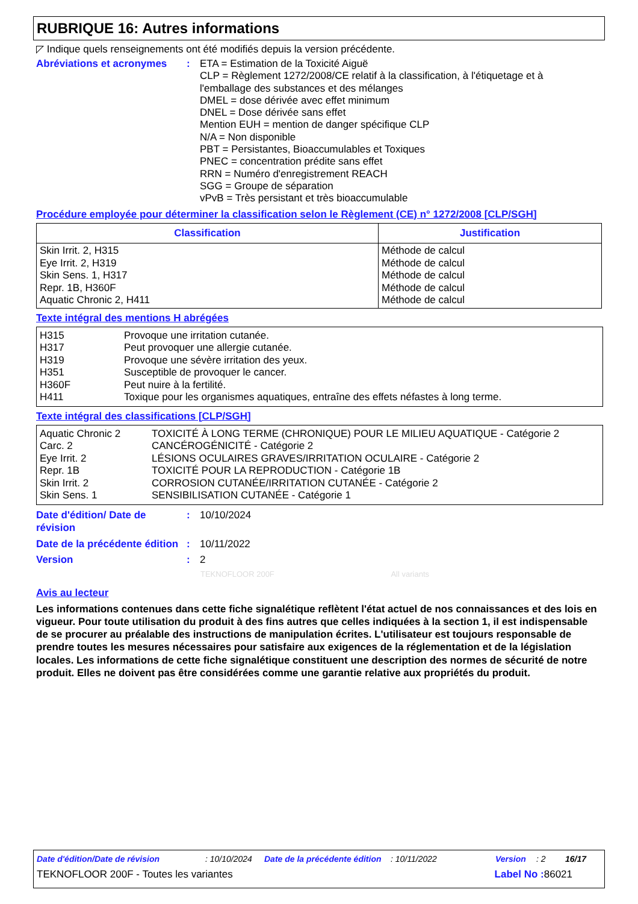RUBRIQUE 16: Autres informations
◸ Indique quels renseignements ont été modifiés depuis la version précédente.
Abréviations et acronymes
: ETA = Estimation de la Toxicité Aiguë
CLP = Règlement 1272/2008/CE relatif à la classification, à l'étiquetage et à l'emballage des substances et des mélanges
DMEL = dose dérivée avec effet minimum
DNEL = Dose dérivée sans effet
Mention EUH = mention de danger spécifique CLP
N/A = Non disponible
PBT = Persistantes, Bioaccumulables et Toxiques
PNEC = concentration prédite sans effet
RRN = Numéro d'enregistrement REACH
SGG = Groupe de séparation
vPvB = Très persistant et très bioaccumulable
Procédure employée pour déterminer la classification selon le Règlement (CE) n° 1272/2008 [CLP/SGH]
| Classification | Justification |
| --- | --- |
| Skin Irrit. 2, H315 Eye Irrit. 2, H319 Skin Sens. 1, H317 Repr. 1B, H360F Aquatic Chronic 2, H411 | Méthode de calcul Méthode de calcul Méthode de calcul Méthode de calcul Méthode de calcul |
Texte intégral des mentions H abrégées
H315 Provoque une irritation cutanée.
H317 Peut provoquer une allergie cutanée.
H319 Provoque une sévère irritation des yeux.
H351 Susceptible de provoquer le cancer.
H360F Peut nuire à la fertilité.
H411 Toxique pour les organismes aquatiques, entraîne des effets néfastes à long terme.
Texte intégral des classifications [CLP/SGH]
Aquatic Chronic 2 TOXICITÉ À LONG TERME (CHRONIQUE) POUR LE MILIEU AQUATIQUE - Catégorie 2
Carc. 2 CANCÉROGÉNICITÉ - Catégorie 2
Eye Irrit. 2 LÉSIONS OCULAIRES GRAVES/IRRITATION OCULAIRE - Catégorie 2
Repr. 1B TOXICITÉ POUR LA REPRODUCTION - Catégorie 1B
Skin Irrit. 2 CORROSION CUTANÉE/IRRITATION CUTANÉE - Catégorie 2
Skin Sens. 1 SENSIBILISATION CUTANÉE - Catégorie 1
Date d'édition/ Date de révision
: 10/10/2024
Date de la précédente édition
: 10/11/2022
Version : 2
TEKNOFLOOR 200F All variants
Avis au lecteur
Les informations contenues dans cette fiche signalétique reflètent l'état actuel de nos connaissances et des lois en vigueur. Pour toute utilisation du produit à des fins autres que celles indiquées à la section 1, il est indispensable de se procurer au préalable des instructions de manipulation écrites. L'utilisateur est toujours responsable de prendre toutes les mesures nécessaires pour satisfaire aux exigences de la réglementation et de la législation locales. Les informations de cette fiche signalétique constituent une description des normes de sécurité de notre produit. Elles ne doivent pas être considérées comme une garantie relative aux propriétés du produit.
Date d'édition/Date de révision: 10/10/2024 Date de la précédente édition: 10/11/2022 Version: 2 16/17
TEKNOFLOOR 200F - Toutes les variantes Label No : 86021